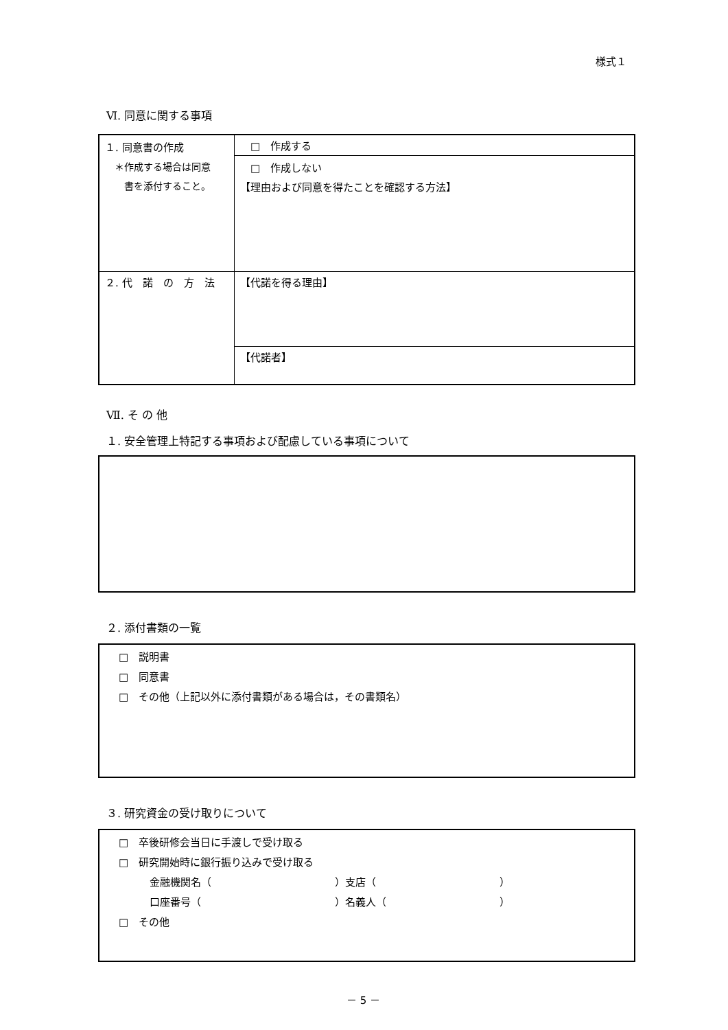様式１
Ⅵ. 同意に関する事項
| １. 同意書の作成 ＊作成する場合は同意 書を添付すること。 | □ 作成する |
| | □ 作成しない 【理由および同意を得たことを確認する方法】 |
| ２. 代 諾 の 方 法 | 【代諾を得る理由】 |
| | 【代諾者】 |
Ⅶ. そ の 他
１. 安全管理上特記する事項および配慮している事項について
２. 添付書類の一覧
□　説明書
□　同意書
□　その他（上記以外に添付書類がある場合は，その書類名）
３. 研究資金の受け取りについて
□　卒後研修会当日に手渡しで受け取る
□　研究開始時に銀行振り込みで受け取る
　　　金融機関名（　　　　　　　　　　　　）支店（　　　　　　　　　　　　）
　　　口座番号（　　　　　　　　　　　　　）名義人（　　　　　　　　　　　）
□　その他
－ 5 －